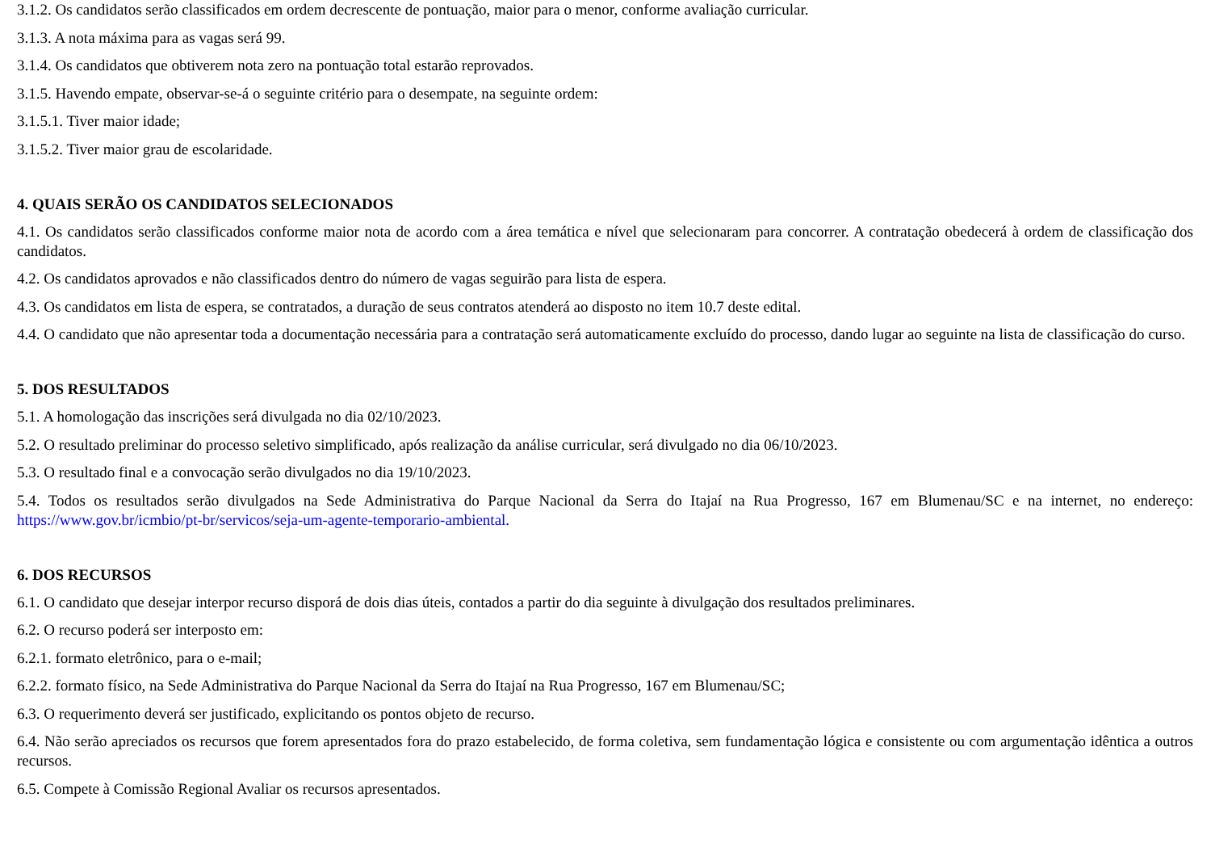3.1.2. Os candidatos serão classificados em ordem decrescente de pontuação, maior para o menor, conforme avaliação curricular.
3.1.3. A nota máxima para as vagas será 99.
3.1.4. Os candidatos que obtiverem nota zero na pontuação total estarão reprovados.
3.1.5. Havendo empate, observar-se-á o seguinte critério para o desempate, na seguinte ordem:
3.1.5.1. Tiver maior idade;
3.1.5.2. Tiver maior grau de escolaridade.
4. QUAIS SERÃO OS CANDIDATOS SELECIONADOS
4.1. Os candidatos serão classificados conforme maior nota de acordo com a área temática e nível que selecionaram para concorrer. A contratação obedecerá à ordem de classificação dos candidatos.
4.2. Os candidatos aprovados e não classificados dentro do número de vagas seguirão para lista de espera.
4.3. Os candidatos em lista de espera, se contratados, a duração de seus contratos atenderá ao disposto no item 10.7 deste edital.
4.4. O candidato que não apresentar toda a documentação necessária para a contratação será automaticamente excluído do processo, dando lugar ao seguinte na lista de classificação do curso.
5. DOS RESULTADOS
5.1. A homologação das inscrições será divulgada no dia 02/10/2023.
5.2. O resultado preliminar do processo seletivo simplificado, após realização da análise curricular, será divulgado no dia 06/10/2023.
5.3. O resultado final e a convocação serão divulgados no dia 19/10/2023.
5.4. Todos os resultados serão divulgados na Sede Administrativa do Parque Nacional da Serra do Itajaí na Rua Progresso, 167 em Blumenau/SC e na internet, no endereço: https://www.gov.br/icmbio/pt-br/servicos/seja-um-agente-temporario-ambiental.
6. DOS RECURSOS
6.1. O candidato que desejar interpor recurso disporá de dois dias úteis, contados a partir do dia seguinte à divulgação dos resultados preliminares.
6.2. O recurso poderá ser interposto em:
6.2.1. formato eletrônico, para o e-mail;
6.2.2. formato físico, na Sede Administrativa do Parque Nacional da Serra do Itajaí na Rua Progresso, 167 em Blumenau/SC;
6.3. O requerimento deverá ser justificado, explicitando os pontos objeto de recurso.
6.4. Não serão apreciados os recursos que forem apresentados fora do prazo estabelecido, de forma coletiva, sem fundamentação lógica e consistente ou com argumentação idêntica a outros recursos.
6.5. Compete à Comissão Regional Avaliar os recursos apresentados.